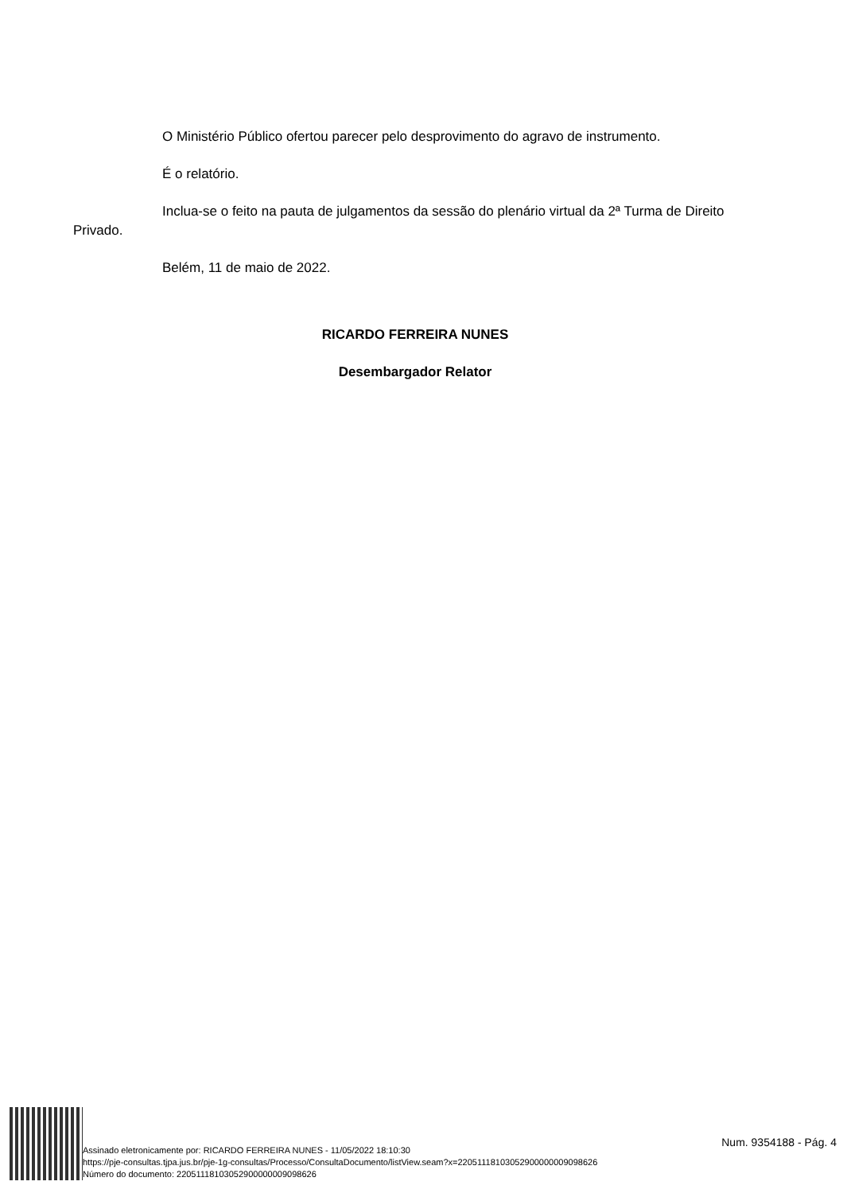O Ministério Público ofertou parecer pelo desprovimento do agravo de instrumento.
É o relatório.
Inclua-se o feito na pauta de julgamentos da sessão do plenário virtual da 2ª Turma de Direito Privado.
Belém, 11 de maio de 2022.
RICARDO FERREIRA NUNES
Desembargador Relator
Assinado eletronicamente por: RICARDO FERREIRA NUNES - 11/05/2022 18:10:30
https://pje-consultas.tjpa.jus.br/pje-1g-consultas/Processo/ConsultaDocumento/listView.seam?x=22051118103052900000009098626
Número do documento: 22051118103052900000009098626
Num. 9354188 - Pág. 4